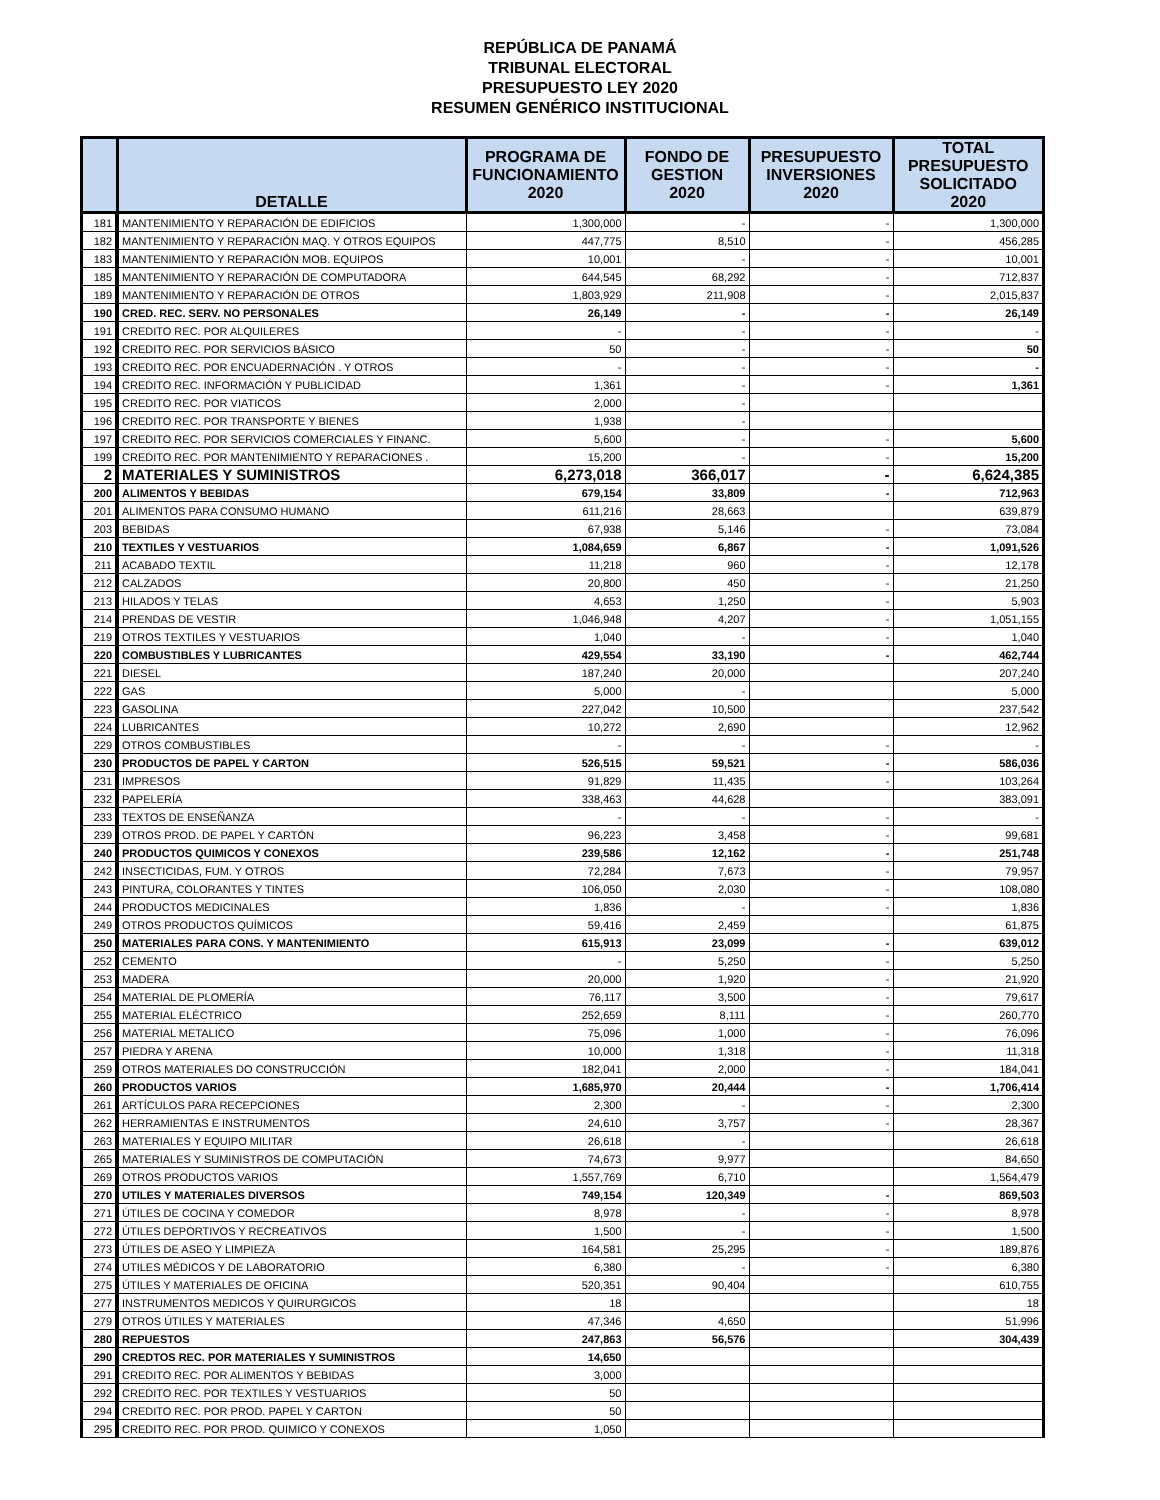REPÚBLICA DE PANAMÁ
TRIBUNAL ELECTORAL
PRESUPUESTO LEY 2020
RESUMEN GENÉRICO INSTITUCIONAL
| | DETALLE | PROGRAMA DE FUNCIONAMIENTO 2020 | FONDO DE GESTION 2020 | PRESUPUESTO INVERSIONES 2020 | TOTAL PRESUPUESTO SOLICITADO 2020 |
| --- | --- | --- | --- | --- | --- |
| 181 | MANTENIMIENTO Y REPARACIÓN DE EDIFICIOS | 1,300,000 | - | - | 1,300,000 |
| 182 | MANTENIMIENTO Y REPARACIÓN MAQ. Y OTROS EQUIPOS | 447,775 | 8,510 | - | 456,285 |
| 183 | MANTENIMIENTO Y REPARACIÓN MOB. EQUIPOS | 10,001 | - | - | 10,001 |
| 185 | MANTENIMIENTO Y REPARACIÓN DE COMPUTADORA | 644,545 | 68,292 | - | 712,837 |
| 189 | MANTENIMIENTO Y REPARACIÓN DE OTROS | 1,803,929 | 211,908 | - | 2,015,837 |
| 190 | CRED. REC. SERV. NO PERSONALES | 26,149 | - | - | 26,149 |
| 191 | CREDITO REC. POR ALQUILERES | - | - | - | - |
| 192 | CREDITO REC. POR SERVICIOS BÁSICO | 50 | - | - | 50 |
| 193 | CREDITO REC. POR ENCUADERNACIÓN . Y OTROS | - | - | - | - |
| 194 | CREDITO REC. INFORMACIÓN Y PUBLICIDAD | 1,361 | - | - | 1,361 |
| 195 | CREDITO REC. POR VIATICOS | 2,000 | - | | |
| 196 | CREDITO REC. POR TRANSPORTE Y BIENES | 1,938 | - | | |
| 197 | CREDITO REC. POR SERVICIOS COMERCIALES Y FINANC. | 5,600 | - | - | 5,600 |
| 199 | CREDITO REC. POR MANTENIMIENTO Y REPARACIONES . | 15,200 | - | - | 15,200 |
| 2 | MATERIALES Y SUMINISTROS | 6,273,018 | 366,017 | - | 6,624,385 |
| 200 | ALIMENTOS Y BEBIDAS | 679,154 | 33,809 | - | 712,963 |
| 201 | ALIMENTOS PARA CONSUMO HUMANO | 611,216 | 28,663 | | 639,879 |
| 203 | BEBIDAS | 67,938 | 5,146 | - | 73,084 |
| 210 | TEXTILES Y VESTUARIOS | 1,084,659 | 6,867 | - | 1,091,526 |
| 211 | ACABADO TEXTIL | 11,218 | 960 | - | 12,178 |
| 212 | CALZADOS | 20,800 | 450 | - | 21,250 |
| 213 | HILADOS Y TELAS | 4,653 | 1,250 | - | 5,903 |
| 214 | PRENDAS DE VESTIR | 1,046,948 | 4,207 | - | 1,051,155 |
| 219 | OTROS TEXTILES Y VESTUARIOS | 1,040 | - | - | 1,040 |
| 220 | COMBUSTIBLES Y LUBRICANTES | 429,554 | 33,190 | - | 462,744 |
| 221 | DIESEL | 187,240 | 20,000 | | 207,240 |
| 222 | GAS | 5,000 | - | | 5,000 |
| 223 | GASOLINA | 227,042 | 10,500 | | 237,542 |
| 224 | LUBRICANTES | 10,272 | 2,690 | | 12,962 |
| 229 | OTROS COMBUSTIBLES | - | - | - | - |
| 230 | PRODUCTOS DE PAPEL Y CARTON | 526,515 | 59,521 | - | 586,036 |
| 231 | IMPRESOS | 91,829 | 11,435 | - | 103,264 |
| 232 | PAPELERÍA | 338,463 | 44,628 | | 383,091 |
| 233 | TEXTOS DE ENSEÑANZA | - | - | - | - |
| 239 | OTROS PROD. DE PAPEL Y CARTÓN | 96,223 | 3,458 | - | 99,681 |
| 240 | PRODUCTOS QUIMICOS Y CONEXOS | 239,586 | 12,162 | - | 251,748 |
| 242 | INSECTICIDAS, FUM. Y OTROS | 72,284 | 7,673 | - | 79,957 |
| 243 | PINTURA, COLORANTES Y TINTES | 106,050 | 2,030 | - | 108,080 |
| 244 | PRODUCTOS MEDICINALES | 1,836 | - | - | 1,836 |
| 249 | OTROS PRODUCTOS QUÍMICOS | 59,416 | 2,459 | | 61,875 |
| 250 | MATERIALES PARA CONS. Y MANTENIMIENTO | 615,913 | 23,099 | - | 639,012 |
| 252 | CEMENTO | - | 5,250 | - | 5,250 |
| 253 | MADERA | 20,000 | 1,920 | - | 21,920 |
| 254 | MATERIAL DE PLOMERÍA | 76,117 | 3,500 | - | 79,617 |
| 255 | MATERIAL ELÉCTRICO | 252,659 | 8,111 | - | 260,770 |
| 256 | MATERIAL METALICO | 75,096 | 1,000 | - | 76,096 |
| 257 | PIEDRA Y ARENA | 10,000 | 1,318 | - | 11,318 |
| 259 | OTROS MATERIALES DO CONSTRUCCIÓN | 182,041 | 2,000 | - | 184,041 |
| 260 | PRODUCTOS VARIOS | 1,685,970 | 20,444 | - | 1,706,414 |
| 261 | ARTÍCULOS PARA RECEPCIONES | 2,300 | - | - | 2,300 |
| 262 | HERRAMIENTAS E INSTRUMENTOS | 24,610 | 3,757 | - | 28,367 |
| 263 | MATERIALES Y EQUIPO MILITAR | 26,618 | - | | 26,618 |
| 265 | MATERIALES Y SUMINISTROS DE COMPUTACIÓN | 74,673 | 9,977 | | 84,650 |
| 269 | OTROS PRODUCTOS VARIOS | 1,557,769 | 6,710 | | 1,564,479 |
| 270 | UTILES Y MATERIALES DIVERSOS | 749,154 | 120,349 | - | 869,503 |
| 271 | ÚTILES DE COCINA Y COMEDOR | 8,978 | - | - | 8,978 |
| 272 | ÚTILES DEPORTIVOS Y RECREATIVOS | 1,500 | - | - | 1,500 |
| 273 | ÚTILES DE ASEO Y LIMPIEZA | 164,581 | 25,295 | - | 189,876 |
| 274 | UTILES MÉDICOS Y DE LABORATORIO | 6,380 | - | - | 6,380 |
| 275 | ÚTILES Y MATERIALES DE OFICINA | 520,351 | 90,404 | | 610,755 |
| 277 | INSTRUMENTOS MEDICOS Y QUIRURGICOS | 18 | | | 18 |
| 279 | OTROS ÚTILES Y MATERIALES | 47,346 | 4,650 | | 51,996 |
| 280 | REPUESTOS | 247,863 | 56,576 | | 304,439 |
| 290 | CREDTOS REC. POR MATERIALES Y SUMINISTROS | 14,650 | | | |
| 291 | CREDITO REC. POR ALIMENTOS Y BEBIDAS | 3,000 | | | |
| 292 | CREDITO REC. POR TEXTILES Y VESTUARIOS | 50 | | | |
| 294 | CREDITO REC. POR PROD. PAPEL Y CARTON | 50 | | | |
| 295 | CREDITO REC. POR PROD. QUIMICO Y CONEXOS | 1,050 | | | |